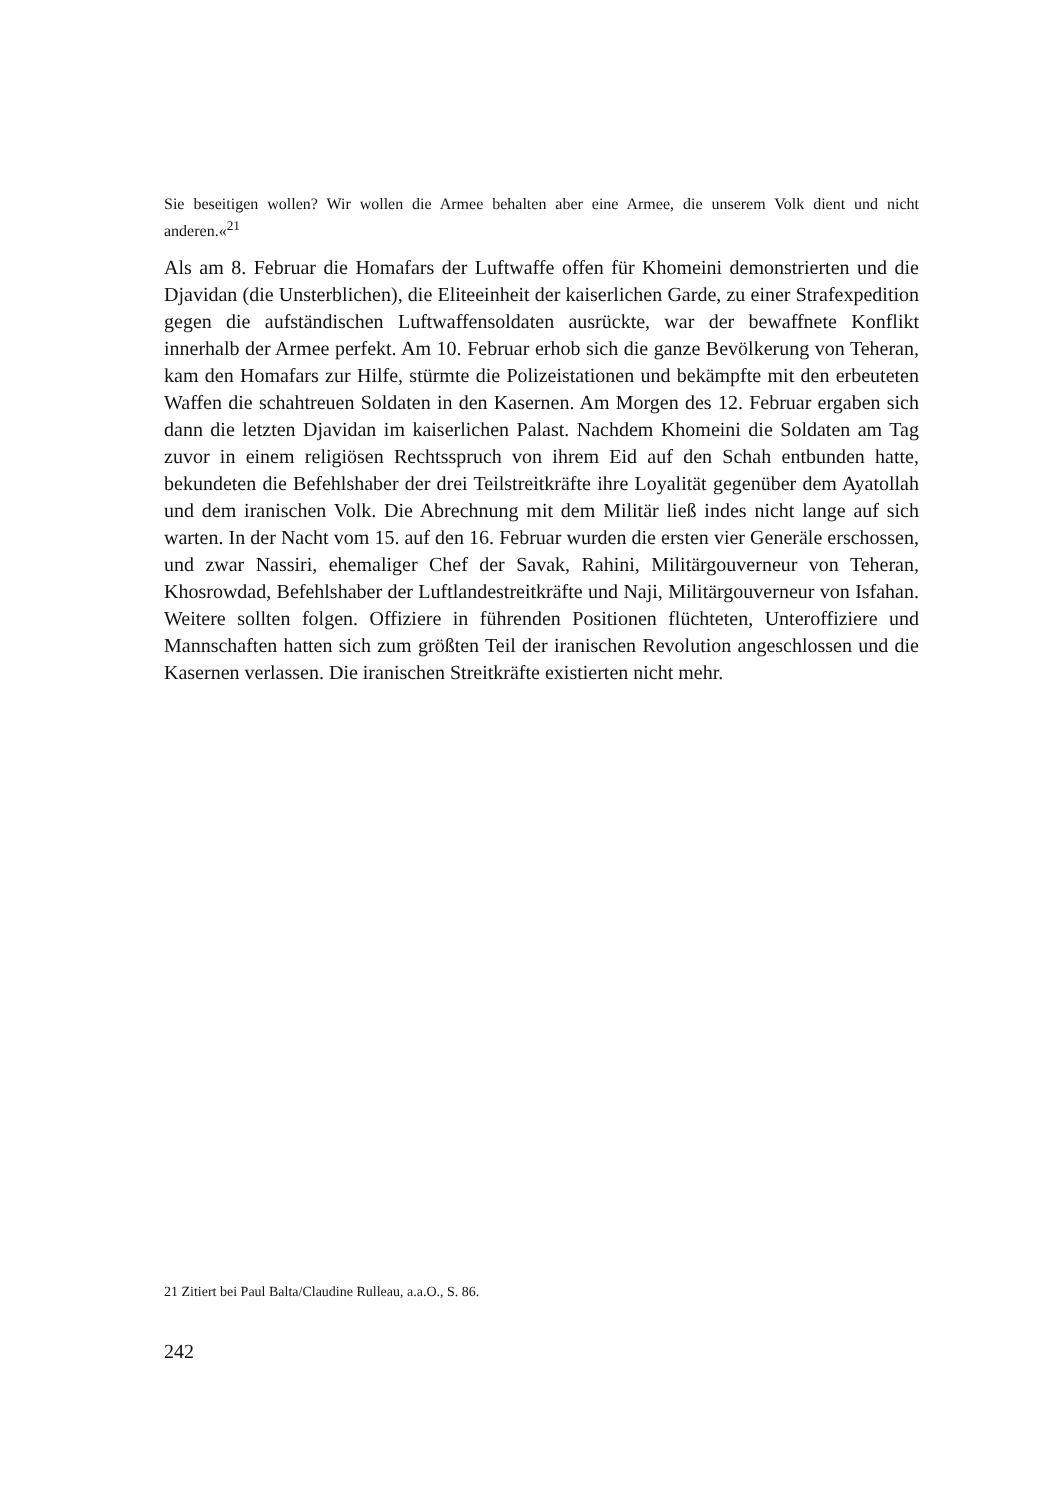Sie beseitigen wollen? Wir wollen die Armee behalten aber eine Armee, die unserem Volk dient und nicht anderen.«<sup>21</sup>
Als am 8. Februar die Homafars der Luftwaffe offen für Khomeini demonstrierten und die Djavidan (die Unsterblichen), die Eliteeinheit der kaiserlichen Garde, zu einer Strafexpedition gegen die aufständischen Luftwaffensoldaten ausrückte, war der bewaffnete Konflikt innerhalb der Armee perfekt. Am 10. Februar erhob sich die ganze Bevölkerung von Teheran, kam den Homafars zur Hilfe, stürmte die Polizeistationen und bekämpfte mit den erbeuteten Waffen die schahtreuen Soldaten in den Kasernen. Am Morgen des 12. Februar ergaben sich dann die letzten Djavidan im kaiserlichen Palast. Nachdem Khomeini die Soldaten am Tag zuvor in einem religiösen Rechtsspruch von ihrem Eid auf den Schah entbunden hatte, bekundeten die Befehlshaber der drei Teilstreitkräfte ihre Loyalität gegenüber dem Ayatollah und dem iranischen Volk. Die Abrechnung mit dem Militär ließ indes nicht lange auf sich warten. In der Nacht vom 15. auf den 16. Februar wurden die ersten vier Generäle erschossen, und zwar Nassiri, ehemaliger Chef der Savak, Rahini, Militärgouverneur von Teheran, Khosrowdad, Befehlshaber der Luftlandestreitkräfte und Naji, Militärgouverneur von Isfahan. Weitere sollten folgen. Offiziere in führenden Positionen flüchteten, Unteroffiziere und Mannschaften hatten sich zum größten Teil der iranischen Revolution angeschlossen und die Kasernen verlassen. Die iranischen Streitkräfte existierten nicht mehr.
21 Zitiert bei Paul Balta/Claudine Rulleau, a.a.O., S. 86.
242